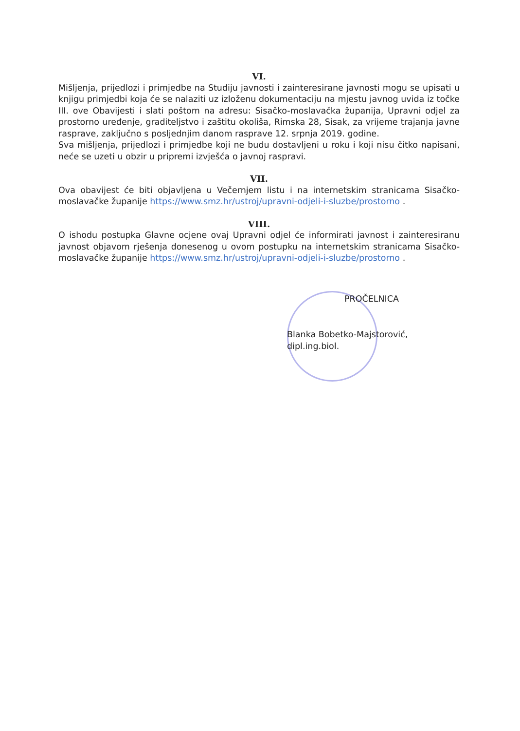VI.
Mišljenja, prijedlozi i primjedbe na Studiju javnosti i zainteresirane javnosti mogu se upisati u knjigu primjedbi koja će se nalaziti uz izloženu dokumentaciju na mjestu javnog uvida iz točke III. ove Obavijesti i slati poštom na adresu: Sisačko-moslavačka županija, Upravni odjel za prostorno uređenje, graditeljstvo i zaštitu okoliša, Rimska 28, Sisak, za vrijeme trajanja javne rasprave, zaključno s posljednjim danom rasprave 12. srpnja 2019. godine.
Sva mišljenja, prijedlozi i primjedbe koji ne budu dostavljeni u roku i koji nisu čitko napisani, neće se uzeti u obzir u pripremi izvješća o javnoj raspravi.
VII.
Ova obavijest će biti objavljena u Večernjem listu i na internetskim stranicama Sisačko-moslavačke županije https://www.smz.hr/ustroj/upravni-odjeli-i-sluzbe/prostorno .
VIII.
O ishodu postupka Glavne ocjene ovaj Upravni odjel će informirati javnost i zainteresiranu javnost objavom rješenja donesenog u ovom postupku na internetskim stranicama Sisačko-moslavačke županije https://www.smz.hr/ustroj/upravni-odjeli-i-sluzbe/prostorno .
PROČELNICA
Blanka Bobetko-Majstorović, dipl.ing.biol.